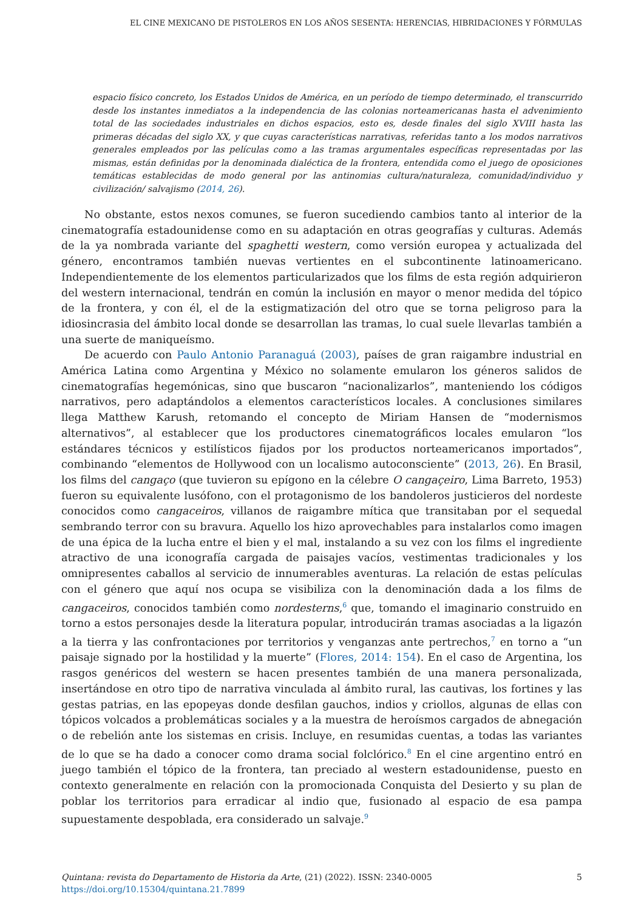EL CINE MEXICANO DE PISTOLEROS EN LOS AÑOS SESENTA: HERENCIAS, HIBRIDACIONES Y FÓRMULAS
espacio físico concreto, los Estados Unidos de América, en un período de tiempo determinado, el transcurrido desde los instantes inmediatos a la independencia de las colonias norteamericanas hasta el advenimiento total de las sociedades industriales en dichos espacios, esto es, desde finales del siglo XVIII hasta las primeras décadas del siglo XX, y que cuyas características narrativas, referidas tanto a los modos narrativos generales empleados por las películas como a las tramas argumentales específicas representadas por las mismas, están definidas por la denominada dialéctica de la frontera, entendida como el juego de oposiciones temáticas establecidas de modo general por las antinomias cultura/naturaleza, comunidad/individuo y civilización/ salvajismo (2014, 26).
No obstante, estos nexos comunes, se fueron sucediendo cambios tanto al interior de la cinematografía estadounidense como en su adaptación en otras geografías y culturas. Además de la ya nombrada variante del spaghetti western, como versión europea y actualizada del género, encontramos también nuevas vertientes en el subcontinente latinoamericano. Independientemente de los elementos particularizados que los films de esta región adquirieron del western internacional, tendrán en común la inclusión en mayor o menor medida del tópico de la frontera, y con él, el de la estigmatización del otro que se torna peligroso para la idiosincrasia del ámbito local donde se desarrollan las tramas, lo cual suele llevarlas también a una suerte de maniqueísmo.
De acuerdo con Paulo Antonio Paranaguá (2003), países de gran raigambre industrial en América Latina como Argentina y México no solamente emularon los géneros salidos de cinematografías hegemónicas, sino que buscaron “nacionalizarlos”, manteniendo los códigos narrativos, pero adaptándolos a elementos característicos locales. A conclusiones similares llega Matthew Karush, retomando el concepto de Miriam Hansen de “modernismos alternativos”, al establecer que los productores cinematográficos locales emularon “los estándares técnicos y estilísticos fijados por los productos norteamericanos importados”, combinando “elementos de Hollywood con un localismo autoconsciente” (2013, 26). En Brasil, los films del cangaço (que tuvieron su epígono en la célebre O cangaçeiro, Lima Barreto, 1953) fueron su equivalente lusófono, con el protagonismo de los bandoleros justicieros del nordeste conocidos como cangaceiros, villanos de raigambre mítica que transitaban por el sequedal sembrando terror con su bravura. Aquello los hizo aprovechables para instalarlos como imagen de una épica de la lucha entre el bien y el mal, instalando a su vez con los films el ingrediente atractivo de una iconografía cargada de paisajes vacíos, vestimentas tradicionales y los omnipresentes caballos al servicio de innumerables aventuras. La relación de estas películas con el género que aquí nos ocupa se visibiliza con la denominación dada a los films de cangaceiros, conocidos también como nordesterns,<sup>6</sup> que, tomando el imaginario construido en torno a estos personajes desde la literatura popular, introducirán tramas asociadas a la ligazón a la tierra y las confrontaciones por territorios y venganzas ante pertrechos,<sup>7</sup> en torno a “un paisaje signado por la hostilidad y la muerte” (Flores, 2014: 154). En el caso de Argentina, los rasgos genéricos del western se hacen presentes también de una manera personalizada, insertándose en otro tipo de narrativa vinculada al ámbito rural, las cautivas, los fortines y las gestas patrias, en las epopeyas donde desfilan gauchos, indios y criollos, algunas de ellas con tópicos volcados a problemáticas sociales y a la muestra de heroísmos cargados de abnegación o de rebelión ante los sistemas en crisis. Incluye, en resumidas cuentas, a todas las variantes de lo que se ha dado a conocer como drama social folclórico.<sup>8</sup> En el cine argentino entró en juego también el tópico de la frontera, tan preciado al western estadounidense, puesto en contexto generalmente en relación con la promocionada Conquista del Desierto y su plan de poblar los territorios para erradicar al indio que, fusionado al espacio de esa pampa supuestamente despoblada, era considerado un salvaje.<sup>9</sup>
Quintana: revista do Departamento de Historia da Arte, (21) (2022). ISSN: 2340-0005 5
https://doi.org/10.15304/quintana.21.7899